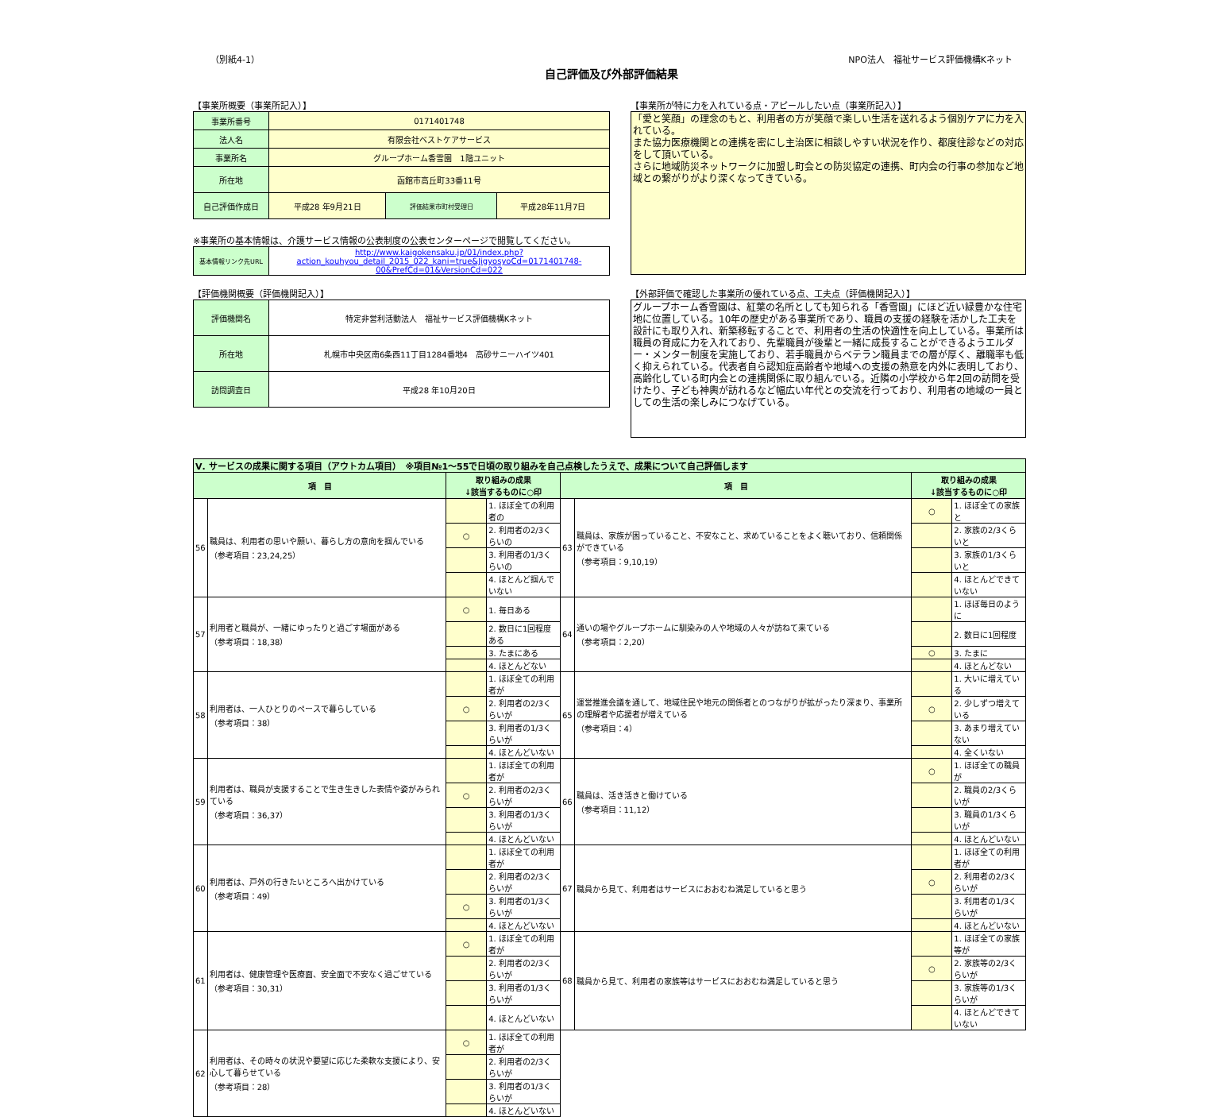（別紙4-1） NPO法人　福祉サービス評価機構Kネット
自己評価及び外部評価結果
【事業所概要（事業所記入）】
| 事業所番号 | 0171401748 | | |
| 法人名 | 有限会社ベストケアサービス | | |
| 事業所名 | グループホーム香雪園 1階ユニット | | |
| 所在地 | 函館市高丘町33番11号 | | |
| 自己評価作成日 | 平成28 年9月21日 | 評価結果市町村受理日 | 平成28年11月7日 |
※事業所の基本情報は、介護サービス情報の公表制度の公表センターページで閲覧してください。
| 基本情報リンク先URL | http://www.kaigokensaku.jp/01/index.php?action_kouhyou_detail_2015_022_kani=true&JigyosyoCd=0171401748-00&PrefCd=01&VersionCd=022 |
【事業所が特に力を入れている点・アピールしたい点（事業所記入）】
「愛と笑顔」の理念のもと、利用者の方が笑顔で楽しい生活を送れるよう個別ケアに力を入れている。
また協力医療機関との連携を密にし主治医に相談しやすい状況を作り、都度往診などの対応をして頂いている。
さらに地域防災ネットワークに加盟し町会との防災協定の連携、町内会の行事の参加など地域との繋がりがより深くなってきている。
【評価機関概要（評価機関記入）】
| 評価機関名 | 特定非営利活動法人 福祉サービス評価機構Kネット |
| 所在地 | 札幌市中央区南6条西11丁目1284番地4 高砂サニーハイツ401 |
| 訪問調査日 | 平成28 年10月20日 |
【外部評価で確認した事業所の優れている点、工夫点（評価機関記入）】
グループホーム香雪園は、紅葉の名所としても知られる「香雪園」にほど近い緑豊かな住宅地に位置している。10年の歴史がある事業所であり、職員の支援の経験を活かした工夫を設計にも取り入れ、新築移転することで、利用者の生活の快適性を向上している。事業所は職員の育成に力を入れており、先輩職員が後輩と一緒に成長することができるようエルダー・メンター制度を実施しており、若手職員からベテラン職員までの層が厚く、離職率も低く抑えられている。代表者自ら認知症高齢者や地域への支援の熱意を内外に表明しており、高齢化している町内会との連携関係に取り組んでいる。近隣の小学校から年2回の訪問を受けたり、子ども神輿が訪れるなど幅広い年代との交流を行っており、利用者の地域の一員としての生活の楽しみにつなげている。
| Ⅴ. サービスの成果に関する項目（アウトカム項目） ※項目№1～55で日頃の取り組みを自己点検したうえで、成果について自己評価します | | | | | | | |
| 項 目 | | 取り組みの成果 ↓該当するものに○印 | | 項 目 | | 取り組みの成果 ↓該当するものに○印 | |
| 56 | 職員は、利用者の思いや願い、暮らし方の意向を掴んでいる （参考項目：23,24,25） | | 1. ほぼ全ての利用者の | 63 | 職員は、家族が困っていること、不安なこと、求めていることをよく聴いており、信頼関係ができている （参考項目：9,10,19） | ○ | 1. ほぼ全ての家族と |
| | | ○ | 2. 利用者の2/3くらいの | | | | 2. 家族の2/3くらいと |
| | | | 3. 利用者の1/3くらいの | | | | 3. 家族の1/3くらいと |
| | | | 4. ほとんど掴んでいない | | | | 4. ほとんどできていない |
| 57 | 利用者と職員が、一緒にゆったりと過ごす場面がある （参考項目：18,38） | ○ | 1. 毎日ある | 64 | 通いの場やグループホームに馴染みの人や地域の人々が訪ねて来ている （参考項目：2,20） | | 1. ほぼ毎日のように |
| | | | 2. 数日に1回程度ある | | | | 2. 数日に1回程度 |
| | | | 3. たまにある | | | ○ | 3. たまに |
| | | | 4. ほとんどない | | | | 4. ほとんどない |
| 58 | 利用者は、一人ひとりのペースで暮らしている （参考項目：38） | | 1. ほぼ全ての利用者が | 65 | 運営推進会議を通して、地域住民や地元の関係者とのつながりが拡がったり深まり、事業所の理解者や応援者が増えている （参考項目：4） | | 1. 大いに増えている |
| | | ○ | 2. 利用者の2/3くらいが | | | ○ | 2. 少しずつ増えている |
| | | | 3. 利用者の1/3くらいが | | | | 3. あまり増えていない |
| | | | 4. ほとんどいない | | | | 4. 全くいない |
| 59 | 利用者は、職員が支援することで生き生きした表情や姿がみられている （参考項目：36,37） | | 1. ほぼ全ての利用者が | 66 | 職員は、活き活きと働けている （参考項目：11,12） | ○ | 1. ほぼ全ての職員が |
| | | ○ | 2. 利用者の2/3くらいが | | | | 2. 職員の2/3くらいが |
| | | | 3. 利用者の1/3くらいが | | | | 3. 職員の1/3くらいが |
| | | | 4. ほとんどいない | | | | 4. ほとんどいない |
| 60 | 利用者は、戸外の行きたいところへ出かけている （参考項目：49） | | 1. ほぼ全ての利用者が | 67 | 職員から見て、利用者はサービスにおおむね満足していると思う | | 1. ほぼ全ての利用者が |
| | | | 2. 利用者の2/3くらいが | | | ○ | 2. 利用者の2/3くらいが |
| | | ○ | 3. 利用者の1/3くらいが | | | | 3. 利用者の1/3くらいが |
| | | | 4. ほとんどいない | | | | 4. ほとんどいない |
| 61 | 利用者は、健康管理や医療面、安全面で不安なく過ごせている （参考項目：30,31） | ○ | 1. ほぼ全ての利用者が | 68 | 職員から見て、利用者の家族等はサービスにおおむね満足していると思う | | 1. ほぼ全ての家族等が |
| | | | 2. 利用者の2/3くらいが | | | ○ | 2. 家族等の2/3くらいが |
| | | | 3. 利用者の1/3くらいが | | | | 3. 家族等の1/3くらいが |
| | | | 4. ほとんどいない | | | | 4. ほとんどできていない |
| 62 | 利用者は、その時々の状況や要望に応じた柔軟な支援により、安心して暮らせている （参考項目：28） | ○ | 1. ほぼ全ての利用者が | | | | |
| | | | 2. 利用者の2/3くらいが | | | | |
| | | | 3. 利用者の1/3くらいが | | | | |
| | | | 4. ほとんどいない | | | | |